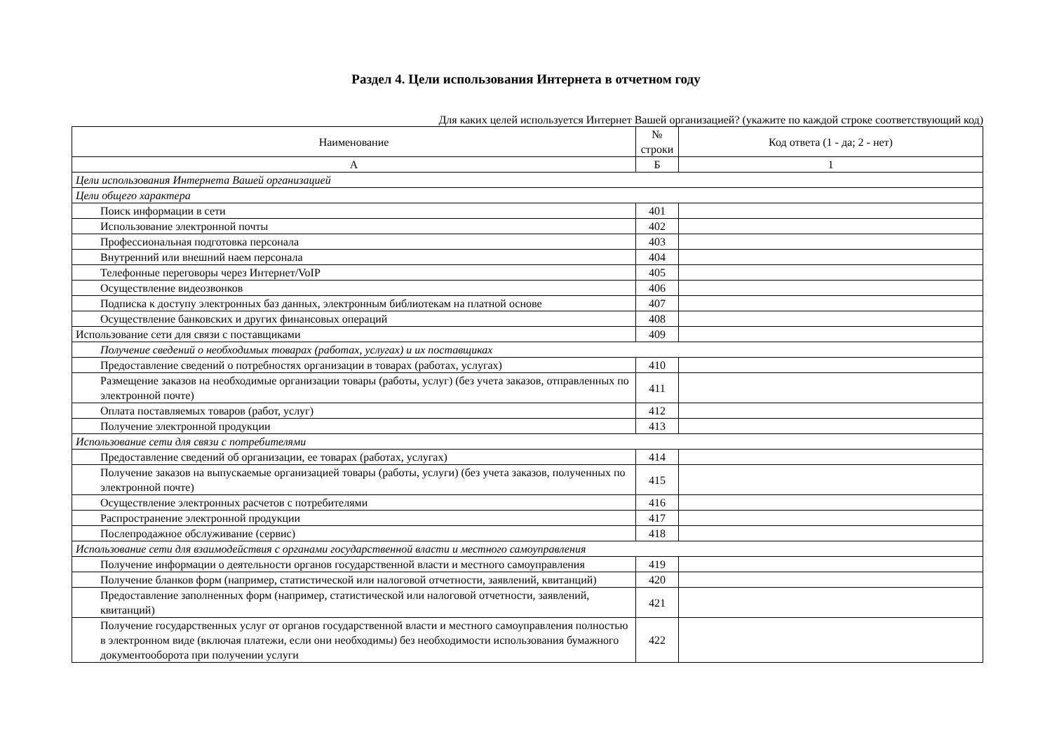Раздел 4. Цели использования Интернета в отчетном году
Для каких целей используется Интернет Вашей организацией? (укажите по каждой строке соответствующий код)
| Наименование | № строки | Код ответа (1 - да; 2 - нет) |
| --- | --- | --- |
| А | Б | 1 |
| Цели использования Интернета Вашей организацией | | |
| Цели общего характера | | |
| Поиск информации в сети | 401 | |
| Использование электронной почты | 402 | |
| Профессиональная подготовка персонала | 403 | |
| Внутренний или внешний наем персонала | 404 | |
| Телефонные переговоры через Интернет/VoIP | 405 | |
| Осуществление видеозвонков | 406 | |
| Подписка к доступу электронных баз данных, электронным библиотекам на платной основе | 407 | |
| Осуществление банковских и других финансовых операций | 408 | |
| Использование сети для связи с поставщиками | 409 | |
| Получение сведений о необходимых товарах (работах, услугах) и их поставщиках | | |
| Предоставление сведений о потребностях организации в товарах (работах, услугах) | 410 | |
| Размещение заказов на необходимые организации товары (работы, услуг) (без учета заказов, отправленных по электронной почте) | 411 | |
| Оплата поставляемых товаров (работ, услуг) | 412 | |
| Получение электронной продукции | 413 | |
| Использование сети для связи с потребителями | | |
| Предоставление сведений об организации, ее товарах (работах, услугах) | 414 | |
| Получение заказов на выпускаемые организацией товары (работы, услуги) (без учета заказов, полученных по электронной почте) | 415 | |
| Осуществление электронных расчетов с потребителями | 416 | |
| Распространение электронной продукции | 417 | |
| Послепродажное обслуживание (сервис) | 418 | |
| Использование сети для взаимодействия с органами государственной власти и местного самоуправления | | |
| Получение информации о деятельности органов государственной власти и местного самоуправления | 419 | |
| Получение бланков форм (например, статистической или налоговой отчетности, заявлений, квитанций) | 420 | |
| Предоставление заполненных форм (например, статистической или налоговой отчетности, заявлений, квитанций) | 421 | |
| Получение государственных услуг от органов государственной власти и местного самоуправления полностью в электронном виде (включая платежи, если они необходимы) без необходимости использования бумажного документооборота при получении услуги | 422 | |